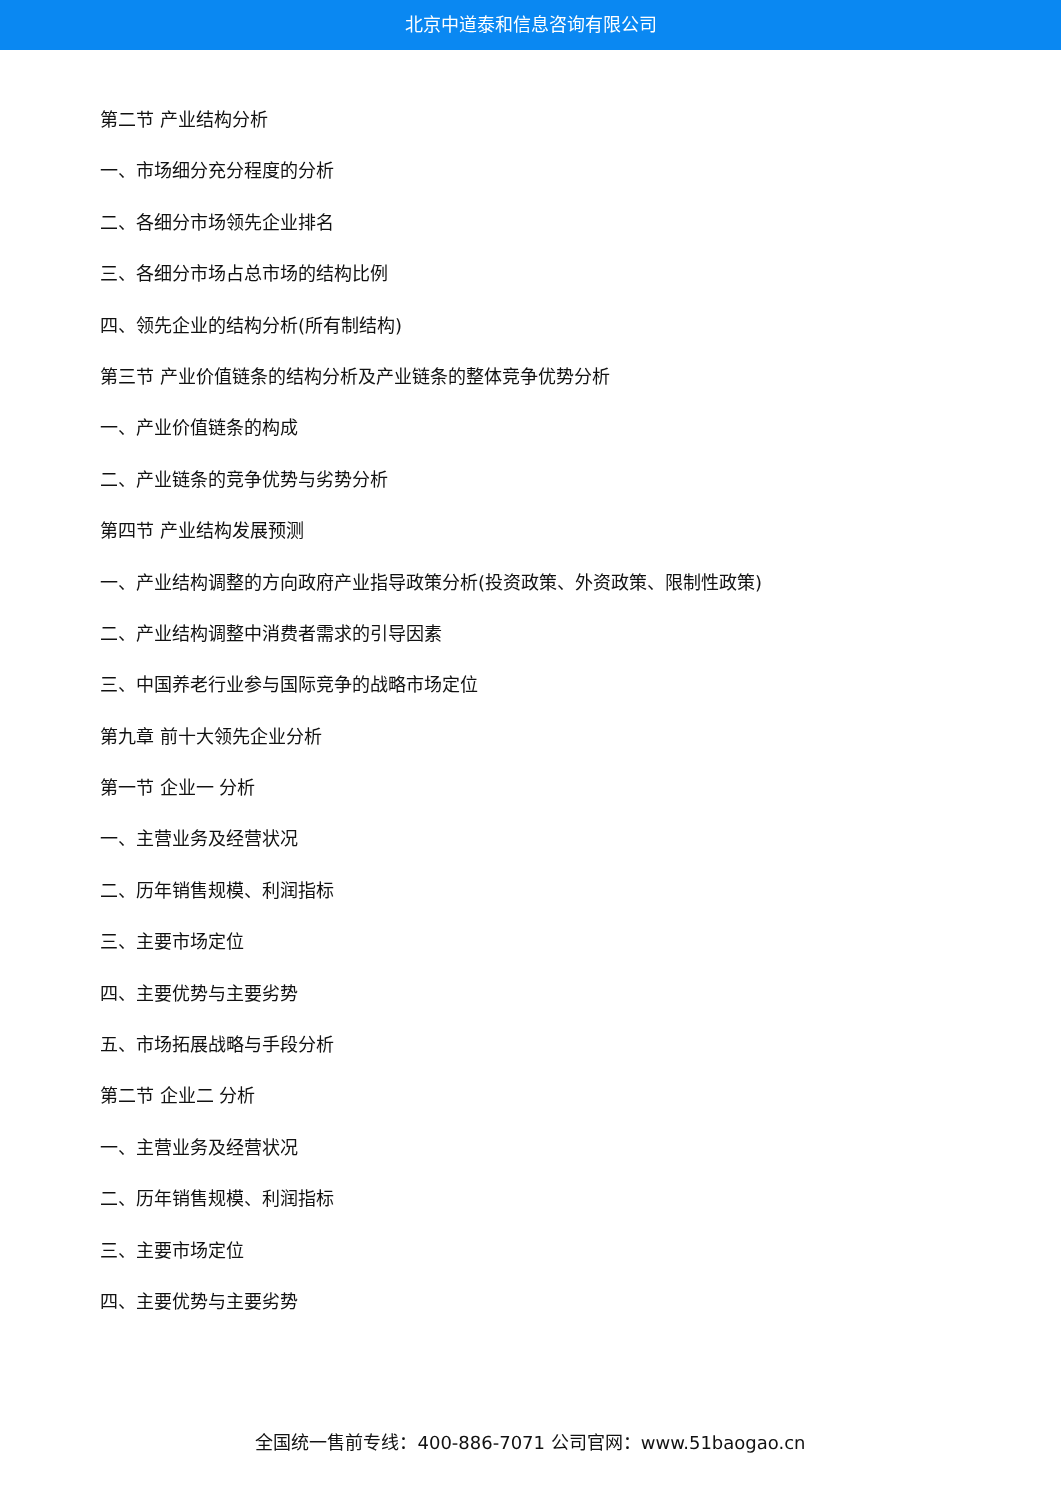北京中道泰和信息咨询有限公司
第二节 产业结构分析
一、市场细分充分程度的分析
二、各细分市场领先企业排名
三、各细分市场占总市场的结构比例
四、领先企业的结构分析(所有制结构)
第三节 产业价值链条的结构分析及产业链条的整体竞争优势分析
一、产业价值链条的构成
二、产业链条的竞争优势与劣势分析
第四节 产业结构发展预测
一、产业结构调整的方向政府产业指导政策分析(投资政策、外资政策、限制性政策)
二、产业结构调整中消费者需求的引导因素
三、中国养老行业参与国际竞争的战略市场定位
第九章 前十大领先企业分析
第一节 企业一 分析
一、主营业务及经营状况
二、历年销售规模、利润指标
三、主要市场定位
四、主要优势与主要劣势
五、市场拓展战略与手段分析
第二节 企业二 分析
一、主营业务及经营状况
二、历年销售规模、利润指标
三、主要市场定位
四、主要优势与主要劣势
全国统一售前专线：400-886-7071 公司官网：www.51baogao.cn